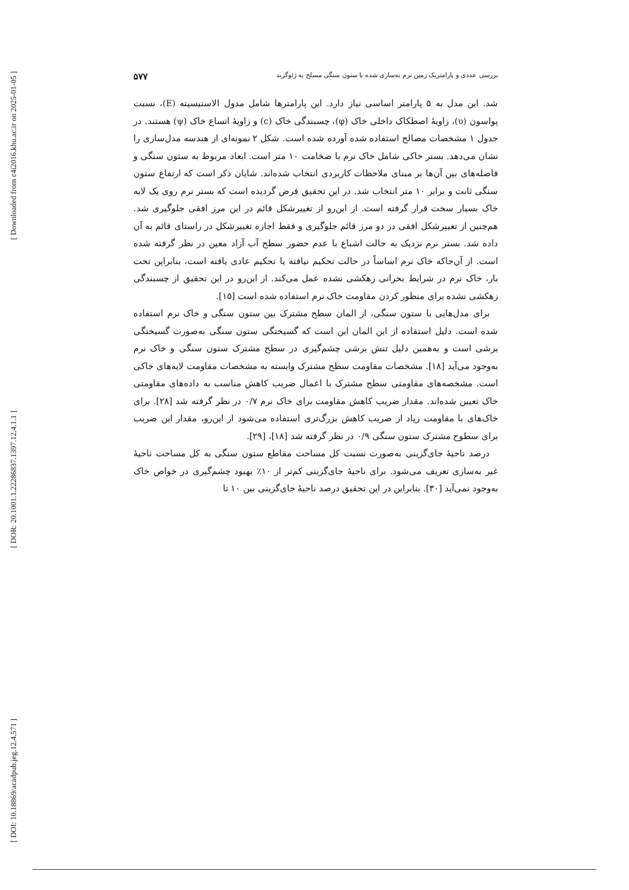[ Downloaded from c4i2016.khu.ac.ir on 2025-01-05 ]
[ DOR: 20.1001.1.22286837.1397.12.4.1.1 ]
[ DOI: 10.18869/acadpub.jeg.12.4.571 ]
بررسی عددی و پارامتریک زمین نرم به‌سازی شده با ستون سنگی مسلح به ژئوگرید ۵۷۷
شد. این مدل به ۵ پارامتر اساسی نیاز دارد. این پارامترها شامل مدول الاستیسیته (E)، نسبت پواسون (υ)، زاویهٔ اصطکاک داخلی خاک (φ)، چسبندگی خاک (c) و زاویهٔ اتساع خاک (ψ) هستند. در جدول ۱ مشخصات مصالح استفاده شده آورده شده است. شکل ۲ نمونه‌ای از هندسه مدل‌سازی را نشان می‌دهد. بستر خاکی شامل خاک نرم با ضخامت ۱۰ متر است. ابعاد مربوط به ستون سنگی و فاصله‌های بین آن‌ها بر مبنای ملاحظات کاربردی انتخاب شده‌اند. شایان ذکر است که ارتفاع ستون سنگی ثابت و برابر ۱۰ متر انتخاب شد. در این تحقیق فرض گردیده است که بستر نرم روی یک لایه خاک بسیار سخت قرار گرفته است. از این‌رو از تغییرشکل قائم در این مرز افقی جلوگیری شد. هم‌چنین از تغییرشکل افقی در دو مرز قائم جلوگیری و فقط اجازه تغییرشکل در راستای قائم به آن داده شد. بستر نرم نزدیک به حالت اشباع با عدم حضور سطح آب آزاد معین در نظر گرفته شده است. از آن‌جاکه خاک نرم اساساً در حالت تحکیم نیافته یا تحکیم عادی یافته است، بنابراین تحت بار، خاک نرم در شرایط بحرانی زهکشی نشده عمل می‌کند. از این‌رو در این تحقیق از چسبندگی زهکشی نشده برای منظور کردن مقاومت خاک نرم استفاده شده است [۱۵].
برای مدل‌هایی با ستون سنگی، از المان سطح مشترک بین ستون سنگی و خاک نرم استفاده شده است. دلیل استفاده از این المان این است که گسیختگی ستون سنگی به‌صورت گسیختگی برشی است و به‌همین دلیل تنش برشی چشم‌گیری در سطح مشترک ستون سنگی و خاک نرم به‌وجود می‌آید [۱۸]. مشخصات مقاومت سطح مشترک وابسته به مشخصات مقاومت لایه‌های خاکی است. مشخصه‌های مقاومتی سطح مشترک با اعمال ضریب کاهش مناسب به داده‌های مقاومتی خاک تعیین شده‌اند. مقدار ضریب کاهش مقاومت برای خاک نرم ۰/۷ در نظر گرفته شد [۲۸]. برای خاک‌های با مقاومت زیاد از ضریب کاهش بزرگ‌تری استفاده می‌شود از این‌رو، مقدار این ضریب برای سطوح مشترک ستون سنگی ۰/۹ در نظر گرفته شد [۱۸]، [۲۹].
درصد ناحیهٔ جای‌گزینی به‌صورت نسبت کل مساحت مقاطع ستون سنگی به کل مساحت ناحیهٔ غیر به‌سازی تعریف می‌شود. برای ناحیهٔ جای‌گزینی کم‌تر از ۱۰٪ بهبود چشم‌گیری در خواص خاک به‌وجود نمی‌آید [۳۰]. بنابراین در این تحقیق درصد ناحیهٔ جای‌گزینی بین ۱۰ تا